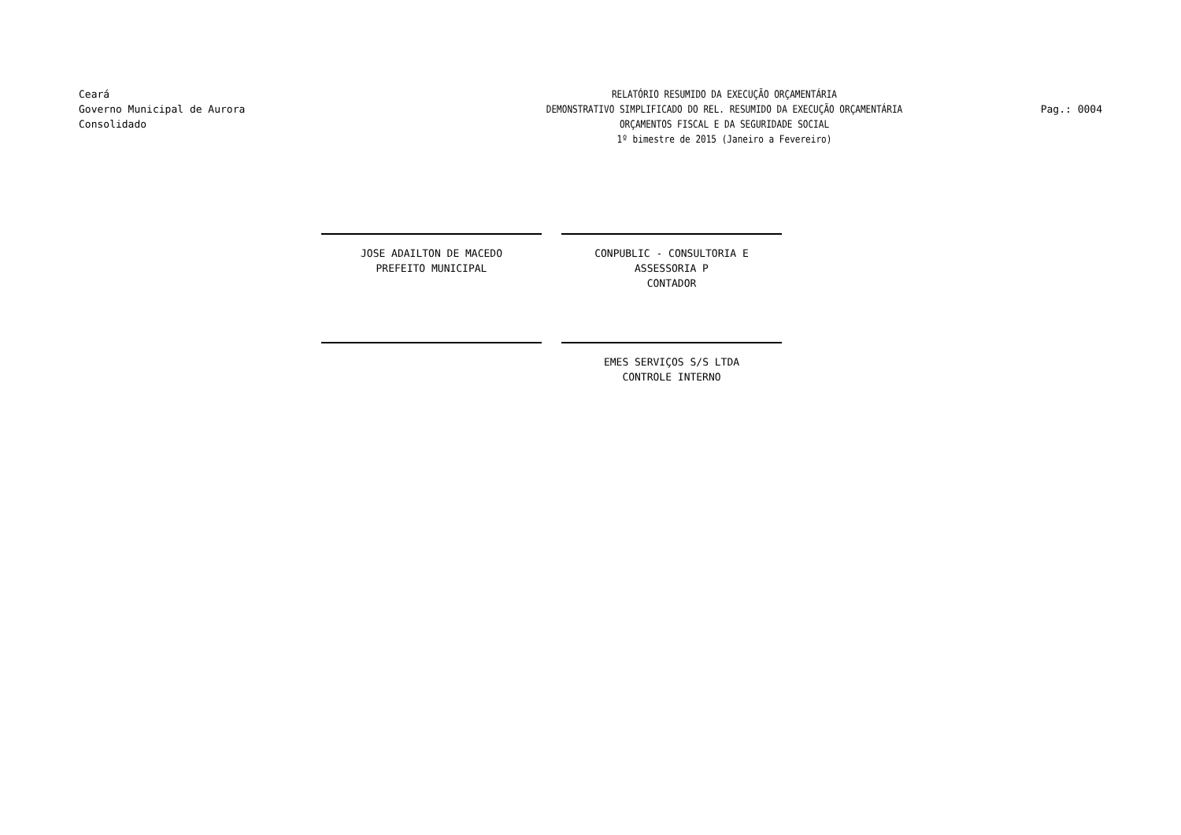Ceará
Governo Municipal de Aurora
Consolidado
RELATÓRIO RESUMIDO DA EXECUÇÃO ORÇAMENTÁRIA
DEMONSTRATIVO SIMPLIFICADO DO REL. RESUMIDO DA EXECUÇÃO ORÇAMENTÁRIA
ORÇAMENTOS FISCAL E DA SEGURIDADE SOCIAL
1º bimestre de 2015 (Janeiro a Fevereiro)
Pag.: 0004
JOSE ADAILTON DE MACEDO
PREFEITO MUNICIPAL
CONPUBLIC - CONSULTORIA E ASSESSORIA P
CONTADOR
EMES SERVIÇOS S/S LTDA
CONTROLE INTERNO